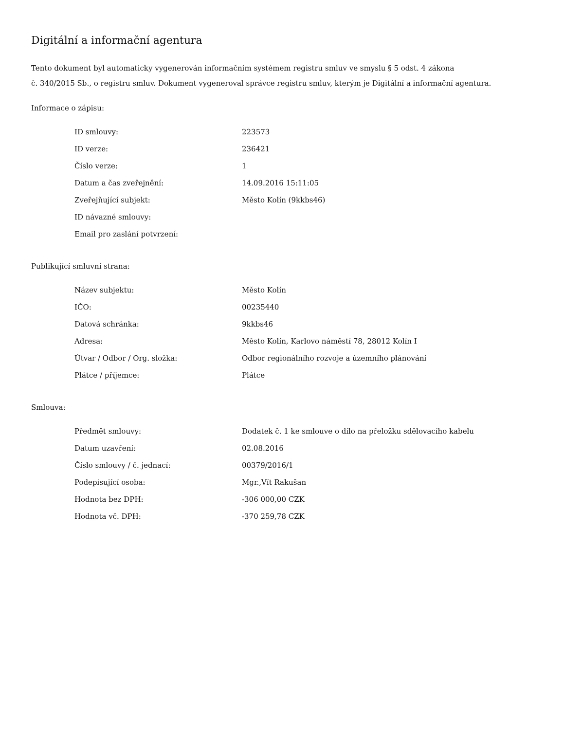Digitální a informační agentura
Tento dokument byl automaticky vygenerován informačním systémem registru smluv ve smyslu § 5 odst. 4 zákona
č. 340/2015 Sb., o registru smluv. Dokument vygeneroval správce registru smluv, kterým je Digitální a informační agentura.
Informace o zápisu:
| ID smlouvy: | 223573 |
| ID verze: | 236421 |
| Číslo verze: | 1 |
| Datum a čas zveřejnění: | 14.09.2016 15:11:05 |
| Zveřejňující subjekt: | Město Kolín (9kkbs46) |
| ID návazné smlouvy: | |
| Email pro zaslání potvrzení: | |
Publikující smluvní strana:
| Název subjektu: | Město Kolín |
| IČO: | 00235440 |
| Datová schránka: | 9kkbs46 |
| Adresa: | Město Kolín, Karlovo náměstí 78, 28012 Kolín I |
| Útvar / Odbor / Org. složka: | Odbor regionálního rozvoje a územního plánování |
| Plátce / příjemce: | Plátce |
Smlouva:
| Předmět smlouvy: | Dodatek č. 1 ke smlouve o dílo na přeložku sdělovacího kabelu |
| Datum uzavření: | 02.08.2016 |
| Číslo smlouvy / č. jednací: | 00379/2016/1 |
| Podepisující osoba: | Mgr.,Vít Rakušan |
| Hodnota bez DPH: | -306 000,00 CZK |
| Hodnota vč. DPH: | -370 259,78 CZK |